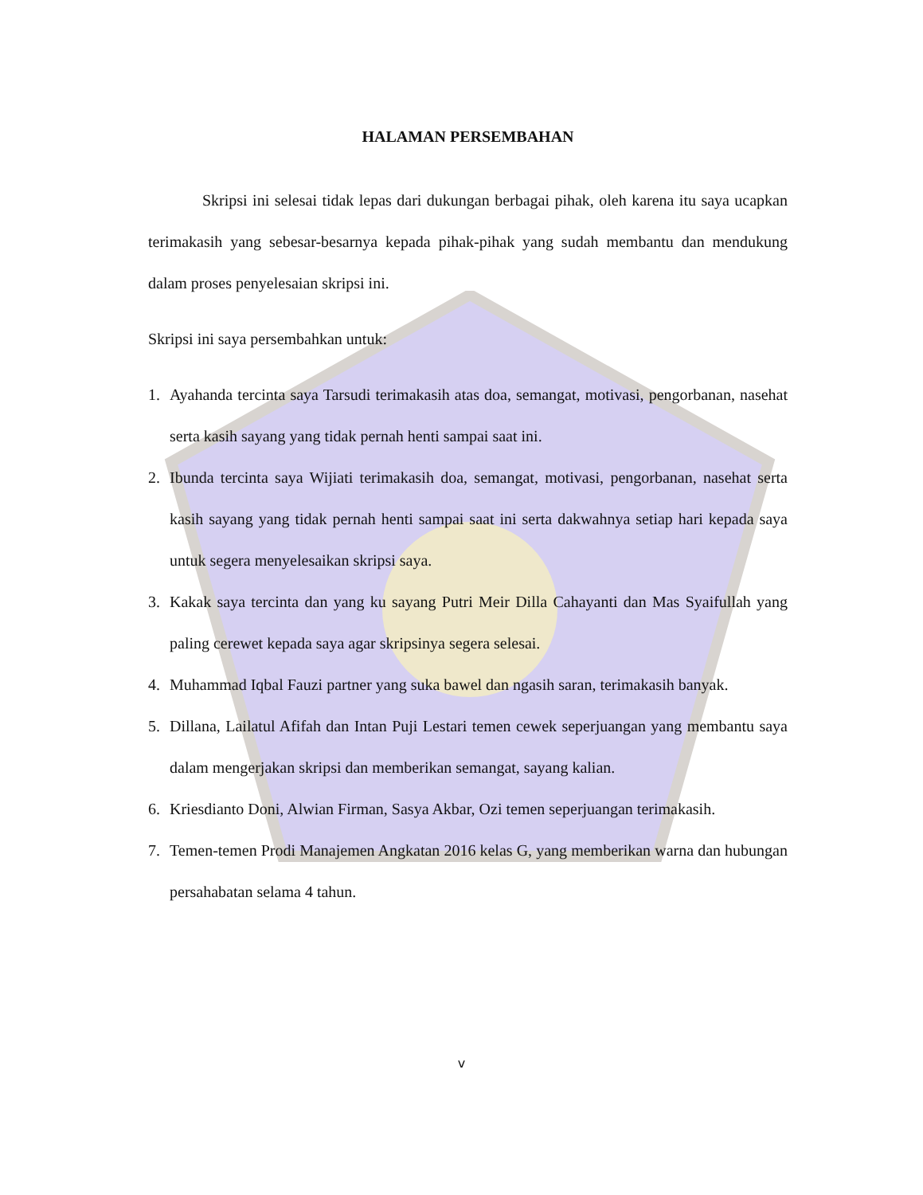HALAMAN PERSEMBAHAN
Skripsi ini selesai tidak lepas dari dukungan berbagai pihak, oleh karena itu saya ucapkan terimakasih yang sebesar-besarnya kepada pihak-pihak yang sudah membantu dan mendukung dalam proses penyelesaian skripsi ini.
Skripsi ini saya persembahkan untuk:
1. Ayahanda tercinta saya Tarsudi terimakasih atas doa, semangat, motivasi, pengorbanan, nasehat serta kasih sayang yang tidak pernah henti sampai saat ini.
2. Ibunda tercinta saya Wijiati terimakasih doa, semangat, motivasi, pengorbanan, nasehat serta kasih sayang yang tidak pernah henti sampai saat ini serta dakwahnya setiap hari kepada saya untuk segera menyelesaikan skripsi saya.
3. Kakak saya tercinta dan yang ku sayang Putri Meir Dilla Cahayanti dan Mas Syaifullah yang paling cerewet kepada saya agar skripsinya segera selesai.
4. Muhammad Iqbal Fauzi partner yang suka bawel dan ngasih saran, terimakasih banyak.
5. Dillana, Lailatul Afifah dan Intan Puji Lestari temen cewek seperjuangan yang membantu saya dalam mengerjakan skripsi dan memberikan semangat, sayang kalian.
6. Kriesdianto Doni, Alwian Firman, Sasya Akbar, Ozi temen seperjuangan terimakasih.
7. Temen-temen Prodi Manajemen Angkatan 2016 kelas G, yang memberikan warna dan hubungan persahabatan selama 4 tahun.
v